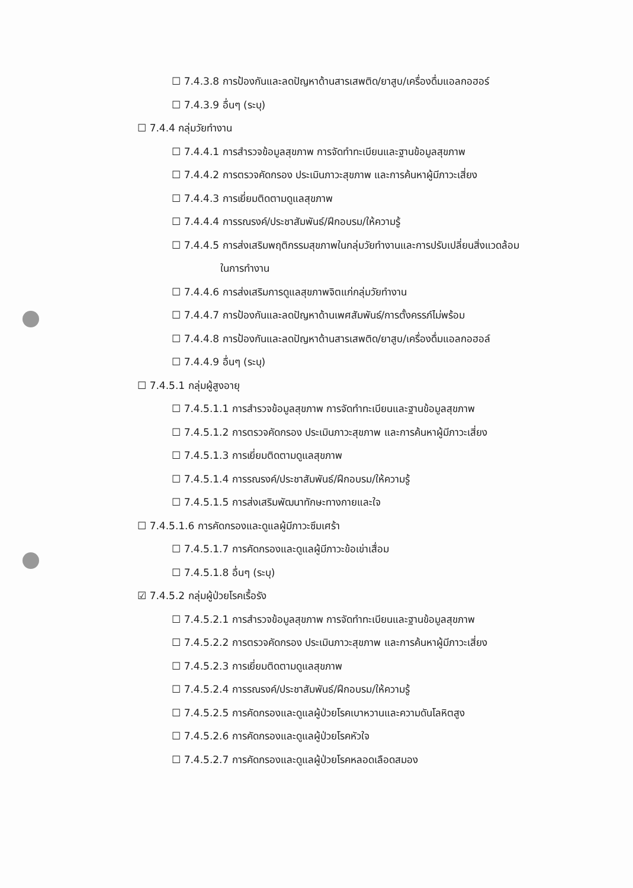☐ 7.4.3.8 การป้องกันและลดปัญหาด้านสารเสพติด/ยาสูบ/เครื่องดื่มแอลกอฮอร์
☐ 7.4.3.9 อื่นๆ (ระบุ)
☐ 7.4.4 กลุ่มวัยทำงาน
☐ 7.4.4.1 การสำรวจข้อมูลสุขภาพ การจัดทำทะเบียนและฐานข้อมูลสุขภาพ
☐ 7.4.4.2 การตรวจคัดกรอง ประเมินภาวะสุขภาพ และการค้นหาผู้มีภาวะเสี่ยง
☐ 7.4.4.3 การเยี่ยมติดตามดูแลสุขภาพ
☐ 7.4.4.4 การรณรงค์/ประชาสัมพันธ์/ฝึกอบรม/ให้ความรู้
☐ 7.4.4.5 การส่งเสริมพฤติกรรมสุขภาพในกลุ่มวัยทำงานและการปรับเปลี่ยนสิ่งแวดล้อม
ในการทำงาน
☐ 7.4.4.6 การส่งเสริมการดูแลสุขภาพจิตแก่กลุ่มวัยทำงาน
☐ 7.4.4.7 การป้องกันและลดปัญหาด้านเพศสัมพันธ์/การตั้งครรภ์ไม่พร้อม
☐ 7.4.4.8 การป้องกันและลดปัญหาด้านสารเสพติด/ยาสูบ/เครื่องดื่มแอลกอฮอล์
☐ 7.4.4.9 อื่นๆ (ระบุ)
☐ 7.4.5.1 กลุ่มผู้สูงอายุ
☐ 7.4.5.1.1 การสำรวจข้อมูลสุขภาพ การจัดทำทะเบียนและฐานข้อมูลสุขภาพ
☐ 7.4.5.1.2 การตรวจคัดกรอง ประเมินภาวะสุขภาพ และการค้นหาผู้มีภาวะเสี่ยง
☐ 7.4.5.1.3 การเยี่ยมติดตามดูแลสุขภาพ
☐ 7.4.5.1.4 การรณรงค์/ประชาสัมพันธ์/ฝึกอบรม/ให้ความรู้
☐ 7.4.5.1.5 การส่งเสริมพัฒนาทักษะทางกายและใจ
☐ 7.4.5.1.6 การคัดกรองและดูแลผู้มีภาวะซึมเศร้า
☐ 7.4.5.1.7 การคัดกรองและดูแลผู้มีภาวะข้อเข่าเสื่อม
☐ 7.4.5.1.8 อื่นๆ (ระบุ)
☑ 7.4.5.2 กลุ่มผู้ป่วยโรคเรื้อรัง
☐ 7.4.5.2.1 การสำรวจข้อมูลสุขภาพ การจัดทำทะเบียนและฐานข้อมูลสุขภาพ
☐ 7.4.5.2.2 การตรวจคัดกรอง ประเมินภาวะสุขภาพ และการค้นหาผู้มีภาวะเสี่ยง
☐ 7.4.5.2.3 การเยี่ยมติดตามดูแลสุขภาพ
☐ 7.4.5.2.4 การรณรงค์/ประชาสัมพันธ์/ฝึกอบรม/ให้ความรู้
☐ 7.4.5.2.5 การคัดกรองและดูแลผู้ป่วยโรคเบาหวานและความดันโลหิตสูง
☐ 7.4.5.2.6 การคัดกรองและดูแลผู้ป่วยโรคหัวใจ
☐ 7.4.5.2.7 การคัดกรองและดูแลผู้ป่วยโรคหลอดเลือดสมอง